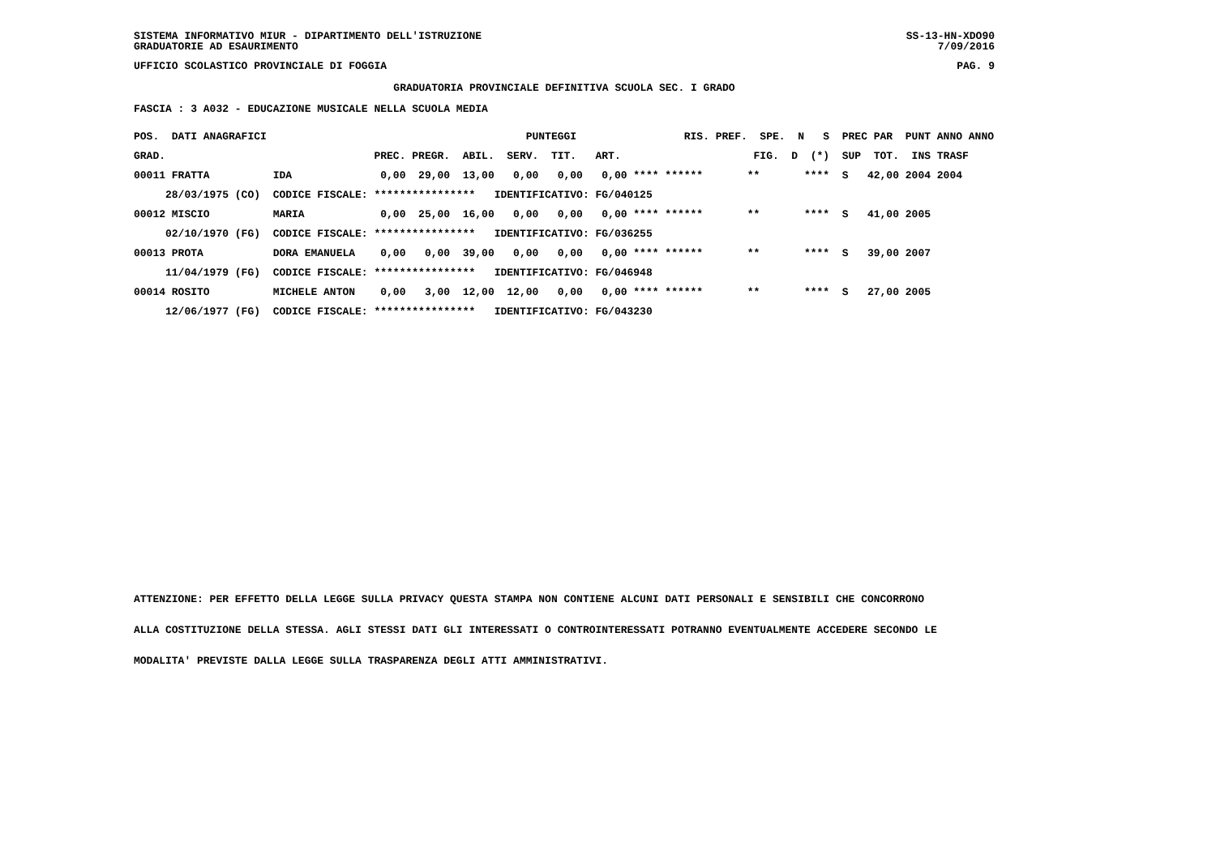SISTEMA INFORMATIVO MIUR - DIPARTIMENTO DELL'ISTRUZIONE SS-13-HN-XDO90
GRADUATORIE AD ESAURIMENTO 7/09/2016
UFFICIO SCOLASTICO PROVINCIALE DI FOGGIA PAG. 9
GRADUATORIA PROVINCIALE DEFINITIVA SCUOLA SEC. I GRADO
FASCIA : 3 A032 - EDUCAZIONE MUSICALE NELLA SCUOLA MEDIA
| POS. DATI ANAGRAFICI | | PUNTEGGI RIS. PREF. SPE. N S PREC PAR PUNT ANNO ANNO |
| --- | --- | --- |
| GRAD. | | PREC. PREGR. ABIL. SERV. TIT. ART. FIG. D (*) SUP TOT. INS TRASF |
| 00011 FRATTA | IDA | 0,00 29,00 13,00 0,00 0,00 0,00 **** ****** ** **** S 42,00 2004 2004 |
| 28/03/1975 (CO) | CODICE FISCALE: | **************** IDENTIFICATIVO: FG/040125 |
| 00012 MISCIO | MARIA | 0,00 25,00 16,00 0,00 0,00 0,00 **** ****** ** **** S 41,00 2005 |
| 02/10/1970 (FG) | CODICE FISCALE: | **************** IDENTIFICATIVO: FG/036255 |
| 00013 PROTA | DORA EMANUELA | 0,00 0,00 39,00 0,00 0,00 0,00 **** ****** ** **** S 39,00 2007 |
| 11/04/1979 (FG) | CODICE FISCALE: | **************** IDENTIFICATIVO: FG/046948 |
| 00014 ROSITO | MICHELE ANTON | 0,00 3,00 12,00 12,00 0,00 0,00 **** ****** ** **** S 27,00 2005 |
| 12/06/1977 (FG) | CODICE FISCALE: | **************** IDENTIFICATIVO: FG/043230 |
ATTENZIONE: PER EFFETTO DELLA LEGGE SULLA PRIVACY QUESTA STAMPA NON CONTIENE ALCUNI DATI PERSONALI E SENSIBILI CHE CONCORRONO
ALLA COSTITUZIONE DELLA STESSA. AGLI STESSI DATI GLI INTERESSATI O CONTROINTERESSATI POTRANNO EVENTUALMENTE ACCEDERE SECONDO LE
MODALITA' PREVISTE DALLA LEGGE SULLA TRASPARENZA DEGLI ATTI AMMINISTRATIVI.